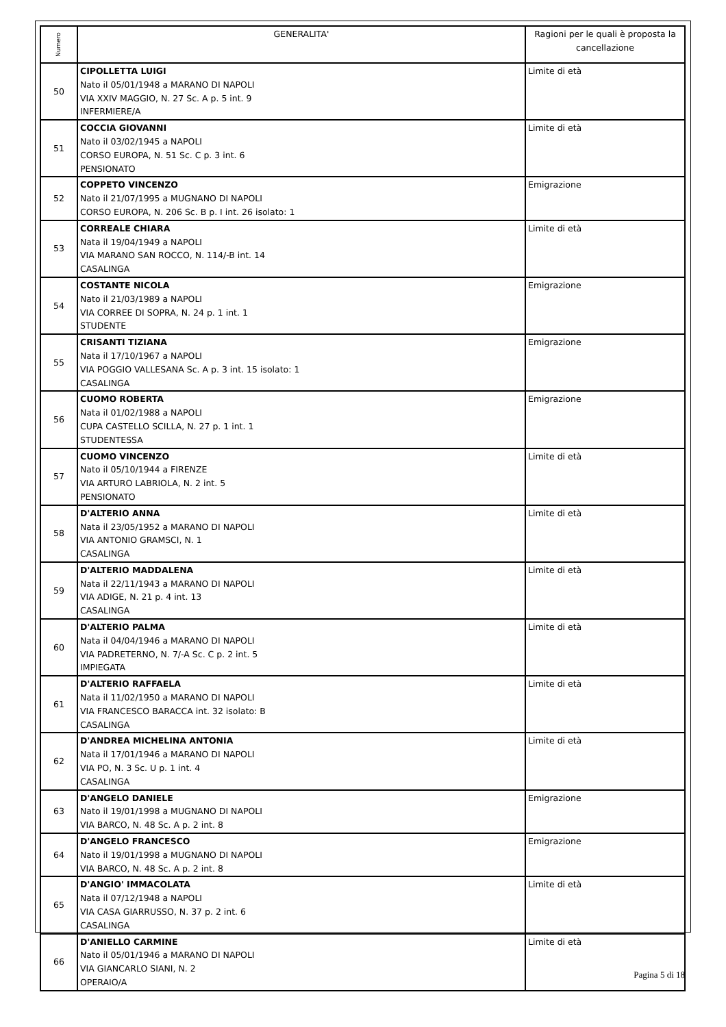| Numero | GENERALITA' | Ragioni per le quali è proposta la cancellazione |
| --- | --- | --- |
| 50 | CIPOLLETTA LUIGI Nato il 05/01/1948 a MARANO DI NAPOLI VIA XXIV MAGGIO, N. 27 Sc. A p. 5 int. 9 INFERMIERE/A | Limite di età |
| 51 | COCCIA GIOVANNI Nato il 03/02/1945 a NAPOLI CORSO EUROPA, N. 51 Sc. C p. 3 int. 6 PENSIONATO | Limite di età |
| 52 | COPPETO VINCENZO Nato il 21/07/1995 a MUGNANO DI NAPOLI CORSO EUROPA, N. 206 Sc. B p. I int. 26 isolato: 1 | Emigrazione |
| 53 | CORREALE CHIARA Nata il 19/04/1949 a NAPOLI VIA MARANO SAN ROCCO, N. 114/-B int. 14 CASALINGA | Limite di età |
| 54 | COSTANTE NICOLA Nato il 21/03/1989 a NAPOLI VIA CORREE DI SOPRA, N. 24 p. 1 int. 1 STUDENTE | Emigrazione |
| 55 | CRISANTI TIZIANA Nata il 17/10/1967 a NAPOLI VIA POGGIO VALLESANA Sc. A p. 3 int. 15 isolato: 1 CASALINGA | Emigrazione |
| 56 | CUOMO ROBERTA Nata il 01/02/1988 a NAPOLI CUPA CASTELLO SCILLA, N. 27 p. 1 int. 1 STUDENTESSA | Emigrazione |
| 57 | CUOMO VINCENZO Nato il 05/10/1944 a FIRENZE VIA ARTURO LABRIOLA, N. 2 int. 5 PENSIONATO | Limite di età |
| 58 | D'ALTERIO ANNA Nata il 23/05/1952 a MARANO DI NAPOLI VIA ANTONIO GRAMSCI, N. 1 CASALINGA | Limite di età |
| 59 | D'ALTERIO MADDALENA Nata il 22/11/1943 a MARANO DI NAPOLI VIA ADIGE, N. 21 p. 4 int. 13 CASALINGA | Limite di età |
| 60 | D'ALTERIO PALMA Nata il 04/04/1946 a MARANO DI NAPOLI VIA PADRETERNO, N. 7/-A Sc. C p. 2 int. 5 IMPIEGATA | Limite di età |
| 61 | D'ALTERIO RAFFAELA Nata il 11/02/1950 a MARANO DI NAPOLI VIA FRANCESCO BARACCA int. 32 isolato: B CASALINGA | Limite di età |
| 62 | D'ANDREA MICHELINA ANTONIA Nata il 17/01/1946 a MARANO DI NAPOLI VIA PO, N. 3 Sc. U p. 1 int. 4 CASALINGA | Limite di età |
| 63 | D'ANGELO DANIELE Nato il 19/01/1998 a MUGNANO DI NAPOLI VIA BARCO, N. 48 Sc. A p. 2 int. 8 | Emigrazione |
| 64 | D'ANGELO FRANCESCO Nato il 19/01/1998 a MUGNANO DI NAPOLI VIA BARCO, N. 48 Sc. A p. 2 int. 8 | Emigrazione |
| 65 | D'ANGIO' IMMACOLATA Nata il 07/12/1948 a NAPOLI VIA CASA GIARRUSSO, N. 37 p. 2 int. 6 CASALINGA | Limite di età |
| 66 | D'ANIELLO CARMINE Nato il 05/01/1946 a MARANO DI NAPOLI VIA GIANCARLO SIANI, N. 2 OPERAIO/A | Limite di età |
Pagina 5 di 18